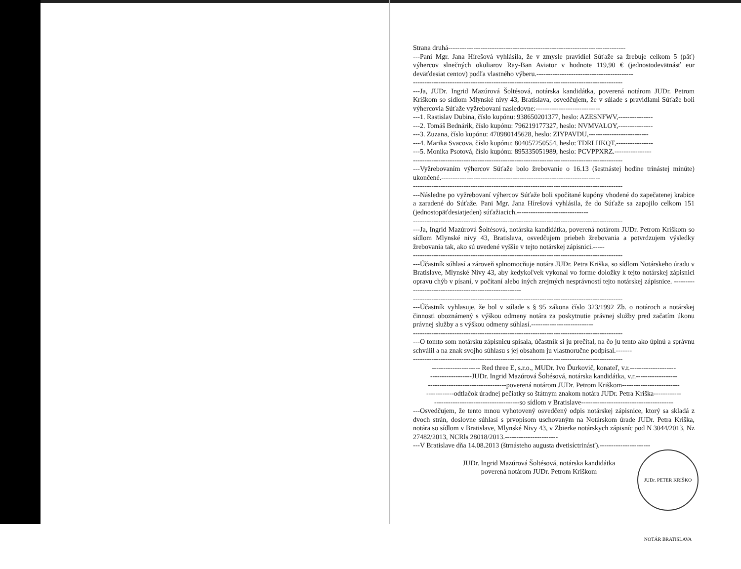Strana druhá-----------------------------------------------------------------------------
---Pani Mgr. Jana Hírešová vyhlásila, že v zmysle pravidiel Súťaže sa žrebuje celkom 5 (päť) výhercov slnečných okuliarov Ray-Ban Aviator v hodnote 119,90 € (jednostodevätnásť eur deväťdesiat centov) podľa vlastného výberu.------------------------------------------
-------------------------------------------------------------------------------------------
---Ja, JUDr. Ingrid Mazúrová Šoltésová, notárska kandidátka, poverená notárom JUDr. Petrom Kriškom so sídlom Mlynské nivy 43, Bratislava, osvedčujem, že v súlade s pravidlami Súťaže boli výhercovia Súťaže vyžrebovaní nasledovne:----------------------------
---1. Rastislav Dubina, číslo kupónu: 938650201377, heslo: AZESNFWV,---------------
---2. Tomáš Bednárik, číslo kupónu: 796219177327, heslo: NVMVALOY,---------------
---3. Zuzana, číslo kupónu: 470980145628, heslo: ZIYPAVDU,--------------------------
---4. Marika Svacova, číslo kupónu: 804057250554, heslo: TDRLHKQT,----------------
---5. Monika Psotová, číslo kupónu: 895335051989, heslo: PCVPPXRZ.----------------
-------------------------------------------------------------------------------------------
---Vyžrebovaním výhercov Súťaže bolo žrebovanie o 16.13 (šestnástej hodine trinástej minúte) ukončené.---------------------------------------------------------------------
-------------------------------------------------------------------------------------------
---Následne po vyžrebovaní výhercov Súťaže boli spočítané kupóny vhodené do zapečatenej krabice a zaradené do Súťaže. Pani Mgr. Jana Hírešová vyhlásila, že do Súťaže sa zapojilo celkom 151 (jednostopäťdesiatjeden) súťažiacich.-------------------------------
-------------------------------------------------------------------------------------------
---Ja, Ingrid Mazúrová Šoltésová, notárska kandidátka, poverená notárom JUDr. Petrom Kriškom so sídlom Mlynské nivy 43, Bratislava, osvedčujem priebeh žrebovania a potvrdzujem výsledky žrebovania tak, ako sú uvedené vyššie v tejto notárskej zápisnici.-----
-------------------------------------------------------------------------------------------
---Účastník súhlasí a zároveň splnomocňuje notára JUDr. Petra Kriška, so sídlom Notárskeho úradu v Bratislave, Mlynské Nivy 43, aby kedykoľvek vykonal vo forme doložky k tejto notárskej zápisnici opravu chýb v písaní, v počítaní alebo iných zrejmých nesprávností tejto notárskej zápisnice. --------------------------------------------------------
-------------------------------------------------------------------------------------------
---Účastník vyhlasuje, že bol v súlade s § 95 zákona číslo 323/1992 Zb. o notároch a notárskej činnosti oboznámený s výškou odmeny notára za poskytnutie právnej služby pred začatím úkonu právnej služby a s výškou odmeny súhlasí.---------------------------
-------------------------------------------------------------------------------------------
---O tomto som notársku zápisnicu spísala, účastník si ju prečítal, na čo ju tento ako úplnú a správnu schválil a na znak svojho súhlasu s jej obsahom ju vlastnoručne podpísal.-------
-------------------------------------------------------------------------------------------
--------------------- Red three E, s.r.o., MUDr. Ivo Ďurkovič, konateľ, v.r.--------------------
------------------JUDr. Ingrid Mazúrová Šoltésová, notárska kandidátka, v.r.------------------
----------------------------------poverená notárom JUDr. Petrom Kriškom-------------------------
------------odtlačok úradnej pečiatky so štátnym znakom notára JUDr. Petra Kriška------------
-------------------------------------so sídlom v Bratislave----------------------------------------
---Osvedčujem, že tento mnou vyhotovený osvedčený odpis notárskej zápisnice, ktorý sa skladá z dvoch strán, doslovne súhlasí s prvopisom uschovaným na Notárskom úrade JUDr. Petra Kriška, notára so sídlom v Bratislave, Mlynské Nivy 43, v Zbierke notárskych zápisníc pod N 3044/2013, Nz 27482/2013, NCRls 28018/2013.-----------------------
---V Bratislave dňa 14.08.2013 (štrnásteho augusta dvetisíctrinásť).----------------------
JUDr. Ingrid Mazúrová Šoltésová, notárska kandidátka
poverená notárom JUDr. Petrom Kriškom
JUDr. PETER KRIŠKO NOTÁR BRATISLAVA